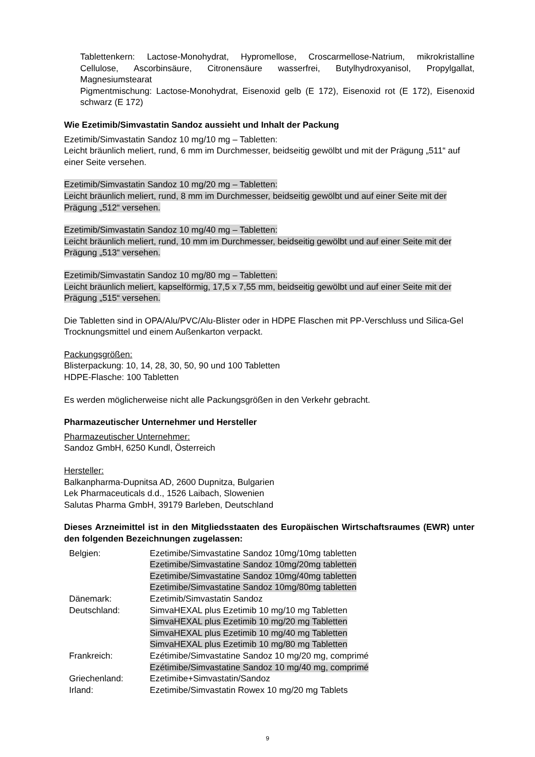Tablettenkern: Lactose-Monohydrat, Hypromellose, Croscarmellose-Natrium, mikrokristalline Cellulose, Ascorbinsäure, Citronensäure wasserfrei, Butylhydroxyanisol, Propylgallat, Magnesiumstearat
Pigmentmischung: Lactose-Monohydrat, Eisenoxid gelb (E 172), Eisenoxid rot (E 172), Eisenoxid schwarz (E 172)
Wie Ezetimib/Simvastatin Sandoz aussieht und Inhalt der Packung
Ezetimib/Simvastatin Sandoz 10 mg/10 mg – Tabletten:
Leicht bräunlich meliert, rund, 6 mm im Durchmesser, beidseitig gewölbt und mit der Prägung „511“ auf einer Seite versehen.
Ezetimib/Simvastatin Sandoz 10 mg/20 mg – Tabletten:
Leicht bräunlich meliert, rund, 8 mm im Durchmesser, beidseitig gewölbt und auf einer Seite mit der Prägung „512“ versehen.
Ezetimib/Simvastatin Sandoz 10 mg/40 mg – Tabletten:
Leicht bräunlich meliert, rund, 10 mm im Durchmesser, beidseitig gewölbt und auf einer Seite mit der Prägung „513“ versehen.
Ezetimib/Simvastatin Sandoz 10 mg/80 mg – Tabletten:
Leicht bräunlich meliert, kapselförmig, 17,5 x 7,55 mm, beidseitig gewölbt und auf einer Seite mit der Prägung „515“ versehen.
Die Tabletten sind in OPA/Alu/PVC/Alu-Blister oder in HDPE Flaschen mit PP-Verschluss und Silica-Gel Trocknungsmittel und einem Außenkarton verpackt.
Packungsgrößen:
Blisterpackung: 10, 14, 28, 30, 50, 90 und 100 Tabletten
HDPE-Flasche: 100 Tabletten
Es werden möglicherweise nicht alle Packungsgrößen in den Verkehr gebracht.
Pharmazeutischer Unternehmer und Hersteller
Pharmazeutischer Unternehmer:
Sandoz GmbH, 6250 Kundl, Österreich
Hersteller:
Balkanpharma-Dupnitsa AD, 2600 Dupnitza, Bulgarien
Lek Pharmaceuticals d.d., 1526 Laibach, Slowenien
Salutas Pharma GmbH, 39179 Barleben, Deutschland
Dieses Arzneimittel ist in den Mitgliedsstaaten des Europäischen Wirtschaftsraumes (EWR) unter den folgenden Bezeichnungen zugelassen:
| Belgien: | Ezetimibe/Simvastatine Sandoz 10mg/10mg tabletten Ezetimibe/Simvastatine Sandoz 10mg/20mg tabletten Ezetimibe/Simvastatine Sandoz 10mg/40mg tabletten Ezetimibe/Simvastatine Sandoz 10mg/80mg tabletten |
| Dänemark: | Ezetimib/Simvastatin Sandoz |
| Deutschland: | SimvaHEXAL plus Ezetimib 10 mg/10 mg Tabletten SimvaHEXAL plus Ezetimib 10 mg/20 mg Tabletten SimvaHEXAL plus Ezetimib 10 mg/40 mg Tabletten SimvaHEXAL plus Ezetimib 10 mg/80 mg Tabletten |
| Frankreich: | Ezétimibe/Simvastatine Sandoz 10 mg/20 mg, comprimé Ezétimibe/Simvastatine Sandoz 10 mg/40 mg, comprimé |
| Griechenland: | Ezetimibe+Simvastatin/Sandoz |
| Irland: | Ezetimibe/Simvastatin Rowex 10 mg/20 mg Tablets |
9